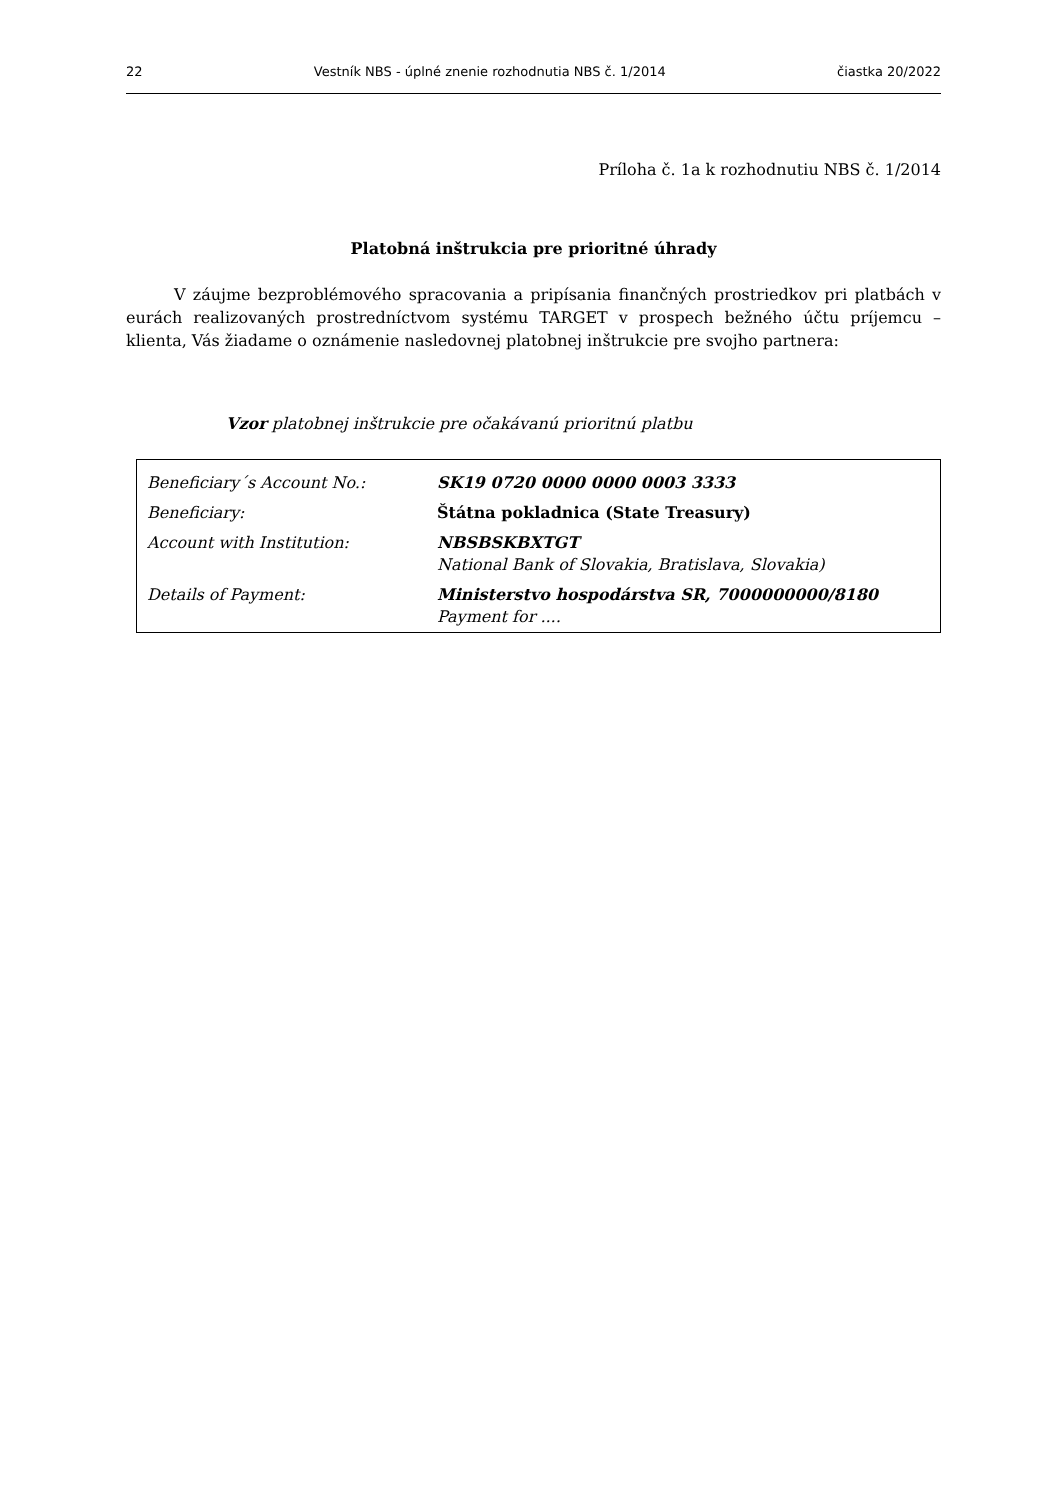22 Vestník NBS - úplné znenie rozhodnutia NBS č. 1/2014 čiastka 20/2022
Príloha č. 1a k rozhodnutiu NBS č. 1/2014
Platobná inštrukcia pre prioritné úhrady
   V záujme bezproblémového spracovania a pripísania finančných prostriedkov pri platbách v eurách realizovaných prostredníctvom systému TARGET v prospech bežného účtu príjemcu – klienta, Vás žiadame o oznámenie nasledovnej platobnej inštrukcie pre svojho partnera:
Vzor platobnej inštrukcie pre očakávanú prioritnú platbu
| Beneficiary´s Account No.: | SK19 0720 0000 0000 0003 3333 |
| Beneficiary: | Štátna pokladnica (State Treasury) |
| Account with Institution: | NBSBSKBXTGT National Bank of Slovakia, Bratislava, Slovakia) |
| Details of Payment: | Ministerstvo hospodárstva SR, 7000000000/8180 Payment for .... |